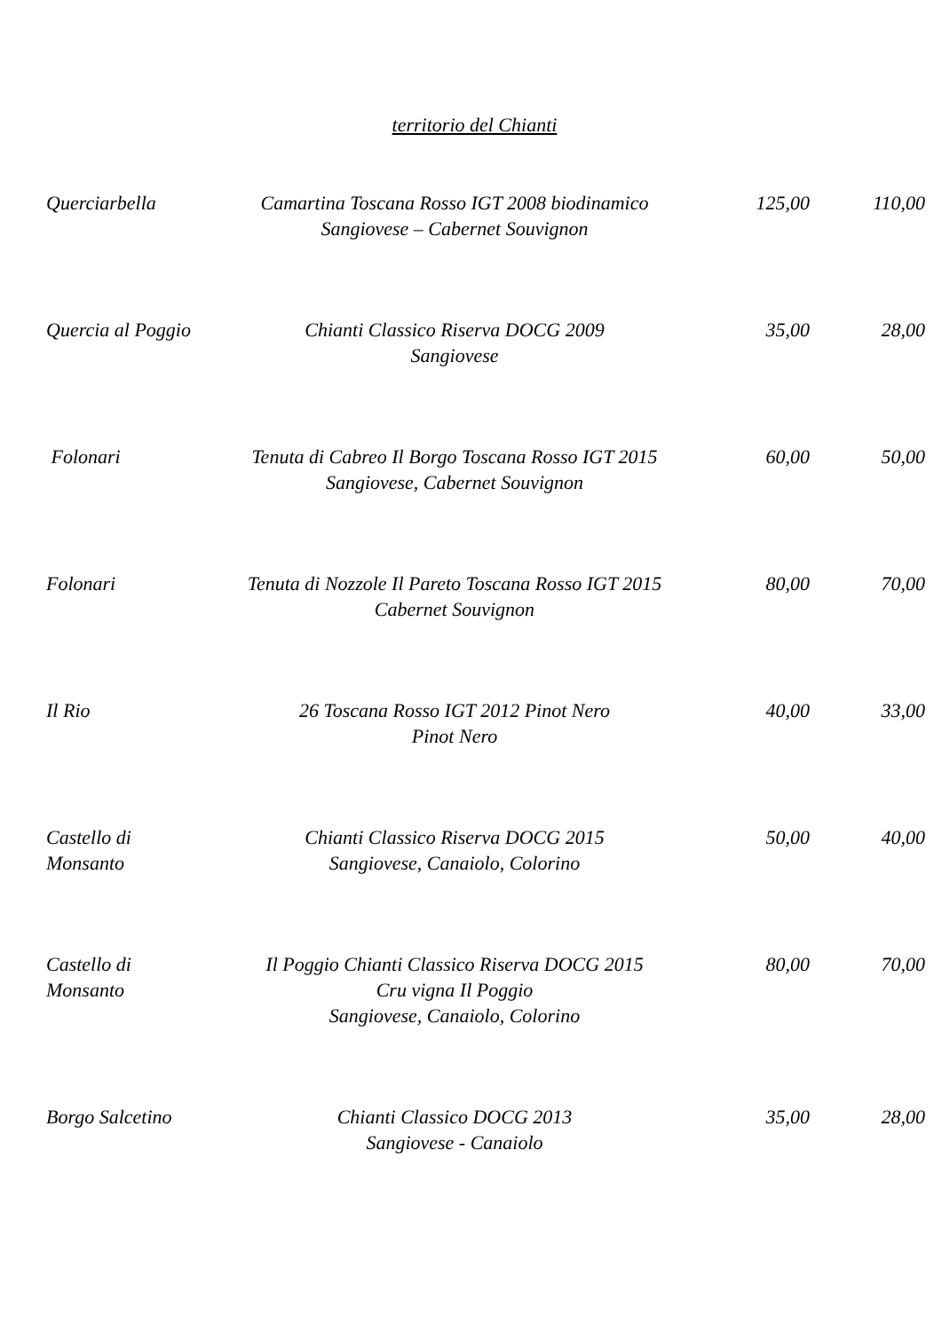territorio del Chianti
Querciarbella Camartina Toscana Rosso IGT 2008 biodinamico
Sangiovese – Cabernet Souvignon
125,00 110,00
Quercia al Poggio
Chianti Classico Riserva DOCG 2009
Sangiovese
35,00 28,00
Folonari Tenuta di Cabreo Il Borgo Toscana Rosso IGT 2015
Sangiovese, Cabernet Souvignon
60,00 50,00
Folonari Tenuta di Nozzole Il Pareto Toscana Rosso IGT 2015
Cabernet Souvignon
80,00 70,00
Il Rio 26 Toscana Rosso IGT 2012 Pinot Nero
Pinot Nero
40,00 33,00
Castello di Monsanto
Chianti Classico Riserva DOCG 2015
Sangiovese, Canaiolo, Colorino
50,00 40,00
Castello di Monsanto
Il Poggio Chianti Classico Riserva DOCG 2015
Cru vigna Il Poggio
Sangiovese, Canaiolo, Colorino
80,00 70,00
Borgo Salcetino
Chianti Classico DOCG 2013
Sangiovese - Canaiolo
35,00 28,00